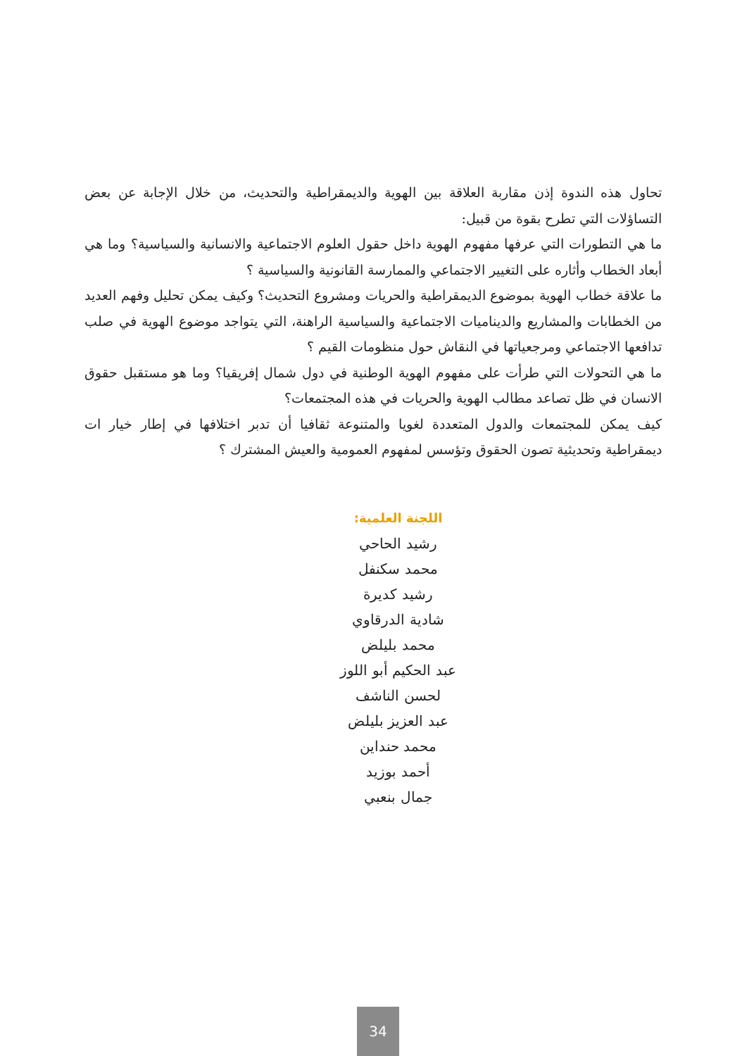تحاول هذه الندوة إذن مقاربة العلاقة بين الهوية والديمقراطية والتحديث، من خلال الإجابة عن بعض التساؤلات التي تطرح بقوة من قبيل:
ما هي التطورات التي عرفها مفهوم الهوية داخل حقول العلوم الاجتماعية والانسانية والسياسية؟ وما هي أبعاد الخطاب وأثاره على التغيير الاجتماعي والممارسة القانونية والسياسية ؟
ما علاقة خطاب الهوية بموضوع الديمقراطية والحريات ومشروع التحديث؟ وكيف يمكن تحليل وفهم العديد من الخطابات والمشاريع والديناميات الاجتماعية والسياسية الراهنة، التي يتواجد موضوع الهوية في صلب تدافعها الاجتماعي ومرجعياتها في النقاش حول منظومات القيم ؟
ما هي التحولات التي طرأت على مفهوم الهوية الوطنية في دول شمال إفريقيا؟ وما هو مستقبل حقوق الانسان في ظل تصاعد مطالب الهوية والحريات في هذه المجتمعات؟
كيف يمكن للمجتمعات والدول المتعددة لغويا والمتنوعة ثقافيا أن تدبر اختلافها في إطار خيار ات ديمقراطية وتحديثية تصون الحقوق وتؤسس لمفهوم العمومية والعيش المشترك ؟
اللجنة العلمية:
رشيد الحاحي
محمد سكنفل
رشيد كديرة
شادية الدرقاوي
محمد بليلض
عبد الحكيم أبو اللوز
لحسن الناشف
عبد العزيز بليلض
محمد حنداين
أحمد بوزيد
جمال بنعبي
34